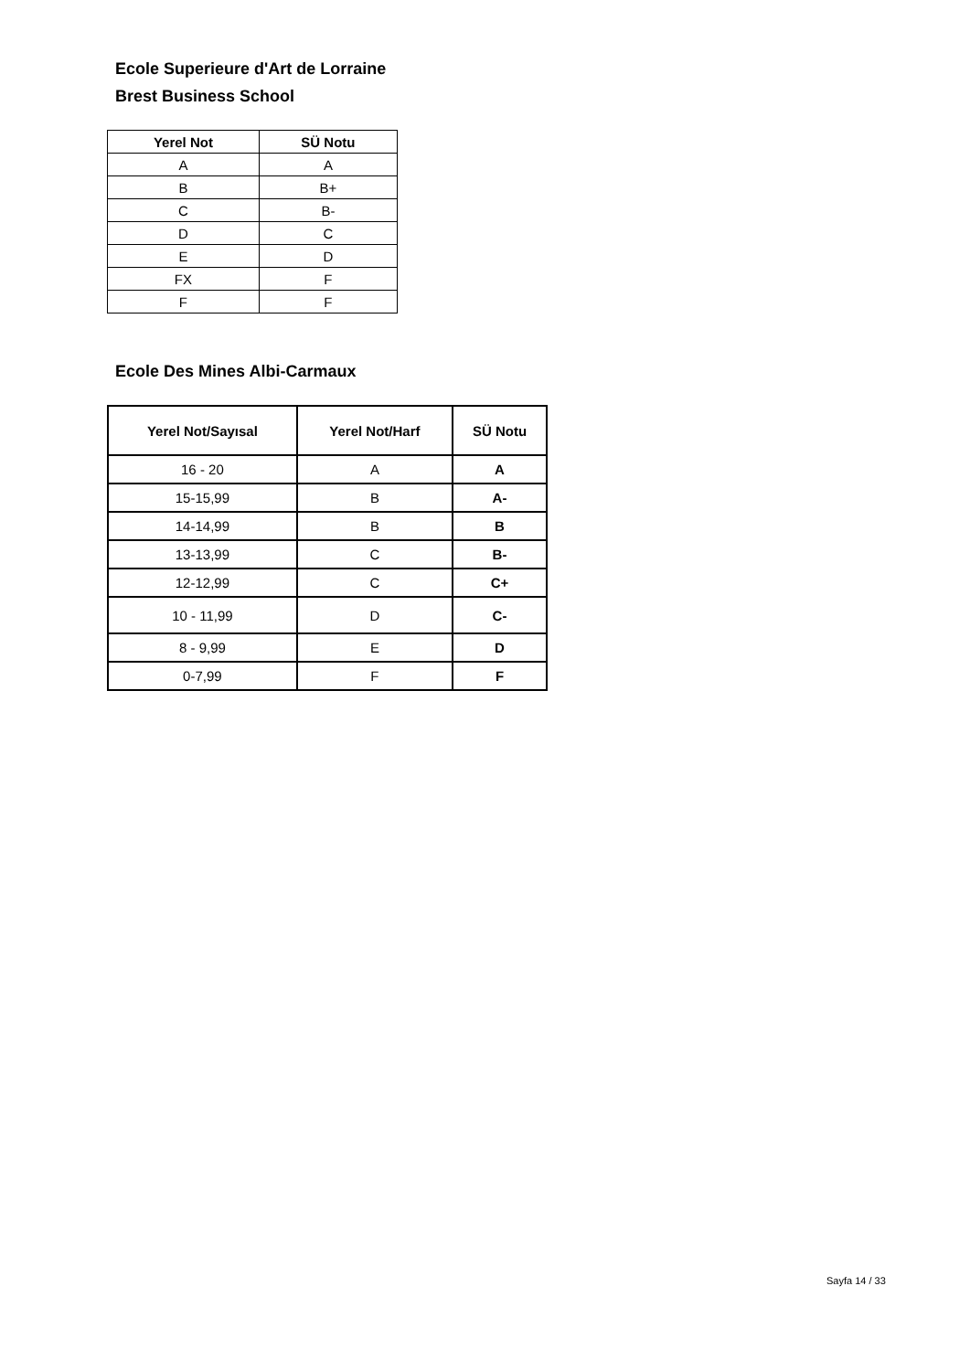Ecole Superieure d'Art de Lorraine
Brest Business School
| Yerel Not | SÜ Notu |
| --- | --- |
| A | A |
| B | B+ |
| C | B- |
| D | C |
| E | D |
| FX | F |
| F | F |
Ecole Des Mines Albi-Carmaux
| Yerel Not/Sayısal | Yerel Not/Harf | SÜ Notu |
| --- | --- | --- |
| 16 - 20 | A | A |
| 15-15,99 | B | A- |
| 14-14,99 | B | B |
| 13-13,99 | C | B- |
| 12-12,99 | C | C+ |
| 10 - 11,99 | D | C- |
| 8 - 9,99 | E | D |
| 0-7,99 | F | F |
Sayfa 14 / 33